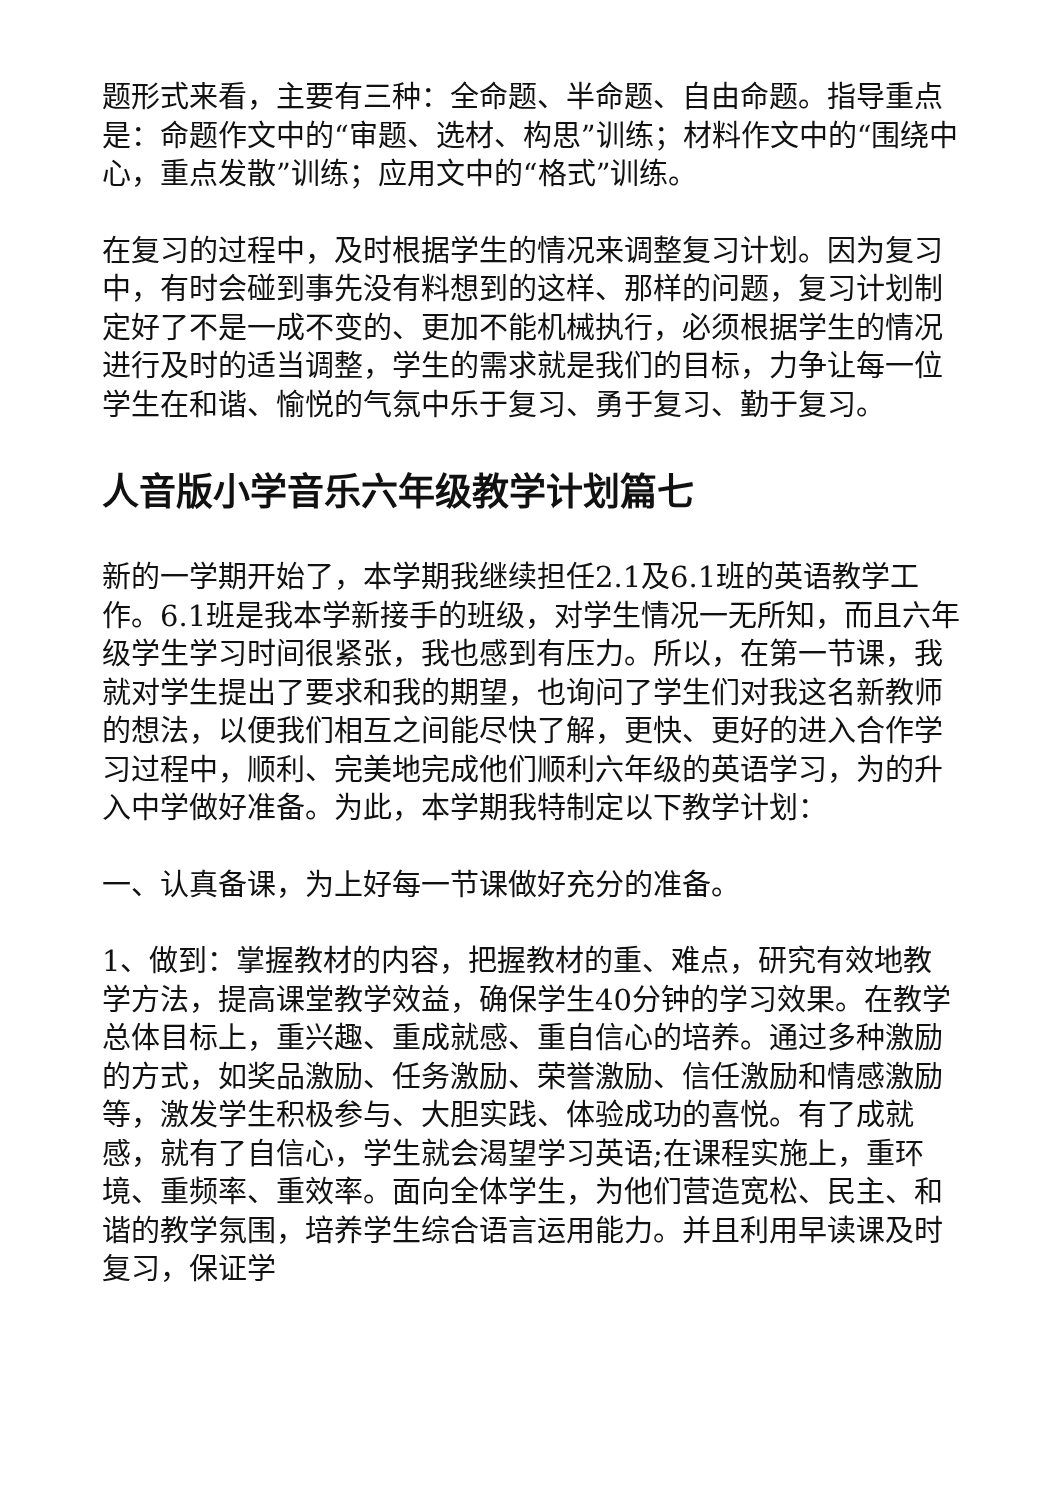题形式来看，主要有三种：全命题、半命题、自由命题。指导重点是：命题作文中的“审题、选材、构思”训练；材料作文中的“围绕中心，重点发散”训练；应用文中的“格式”训练。
在复习的过程中，及时根据学生的情况来调整复习计划。因为复习中，有时会碰到事先没有料想到的这样、那样的问题，复习计划制定好了不是一成不变的、更加不能机械执行，必须根据学生的情况进行及时的适当调整，学生的需求就是我们的目标，力争让每一位学生在和谐、愉悦的气氛中乐于复习、勇于复习、勤于复习。
人音版小学音乐六年级教学计划篇七
新的一学期开始了，本学期我继续担任2.1及6.1班的英语教学工作。6.1班是我本学新接手的班级，对学生情况一无所知，而且六年级学生学习时间很紧张，我也感到有压力。所以，在第一节课，我就对学生提出了要求和我的期望，也询问了学生们对我这名新教师的想法，以便我们相互之间能尽快了解，更快、更好的进入合作学习过程中，顺利、完美地完成他们顺利六年级的英语学习，为的升入中学做好准备。为此，本学期我特制定以下教学计划：
一、认真备课，为上好每一节课做好充分的准备。
1、做到：掌握教材的内容，把握教材的重、难点，研究有效地教学方法，提高课堂教学效益，确保学生40分钟的学习效果。在教学总体目标上，重兴趣、重成就感、重自信心的培养。通过多种激励的方式，如奖品激励、任务激励、荣誉激励、信任激励和情感激励等，激发学生积极参与、大胆实践、体验成功的喜悦。有了成就感，就有了自信心，学生就会渴望学习英语;在课程实施上，重环境、重频率、重效率。面向全体学生，为他们营造宽松、民主、和谐的教学氛围，培养学生综合语言运用能力。并且利用早读课及时复习，保证学